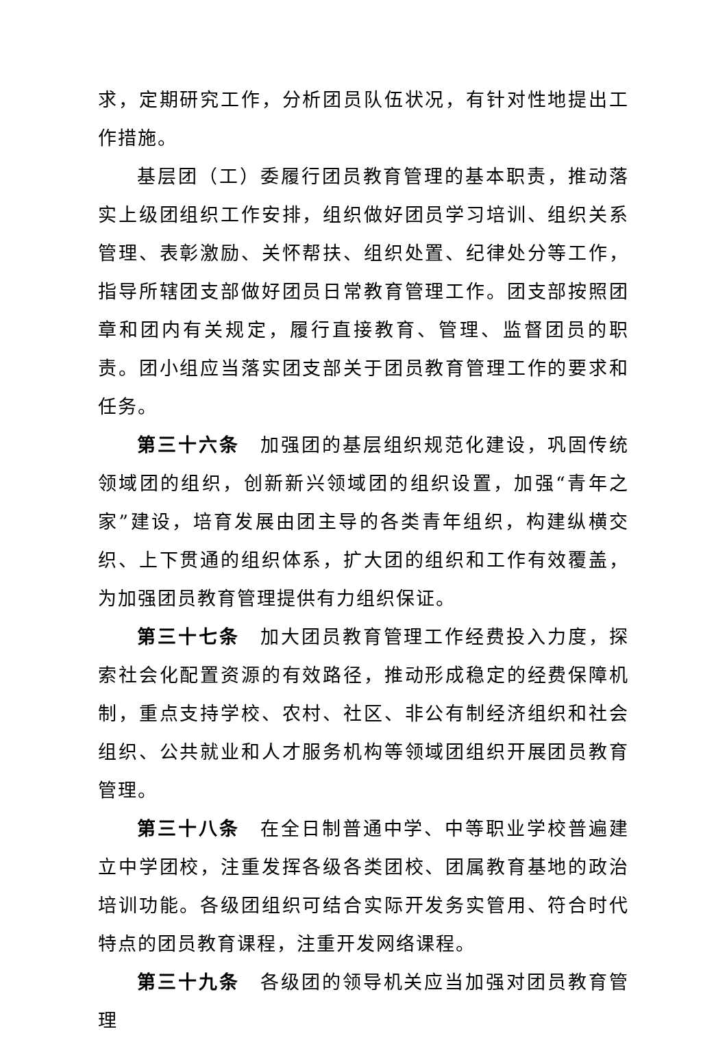求，定期研究工作，分析团员队伍状况，有针对性地提出工作措施。
基层团（工）委履行团员教育管理的基本职责，推动落实上级团组织工作安排，组织做好团员学习培训、组织关系管理、表彰激励、关怀帮扶、组织处置、纪律处分等工作，指导所辖团支部做好团员日常教育管理工作。团支部按照团章和团内有关规定，履行直接教育、管理、监督团员的职责。团小组应当落实团支部关于团员教育管理工作的要求和任务。
第三十六条 加强团的基层组织规范化建设，巩固传统领域团的组织，创新新兴领域团的组织设置，加强“青年之家”建设，培育发展由团主导的各类青年组织，构建纵横交织、上下贯通的组织体系，扩大团的组织和工作有效覆盖，为加强团员教育管理提供有力组织保证。
第三十七条 加大团员教育管理工作经费投入力度，探索社会化配置资源的有效路径，推动形成稳定的经费保障机制，重点支持学校、农村、社区、非公有制经济组织和社会组织、公共就业和人才服务机构等领域团组织开展团员教育管理。
第三十八条 在全日制普通中学、中等职业学校普遍建立中学团校，注重发挥各级各类团校、团属教育基地的政治培训功能。各级团组织可结合实际开发务实管用、符合时代特点的团员教育课程，注重开发网络课程。
第三十九条 各级团的领导机关应当加强对团员教育管理